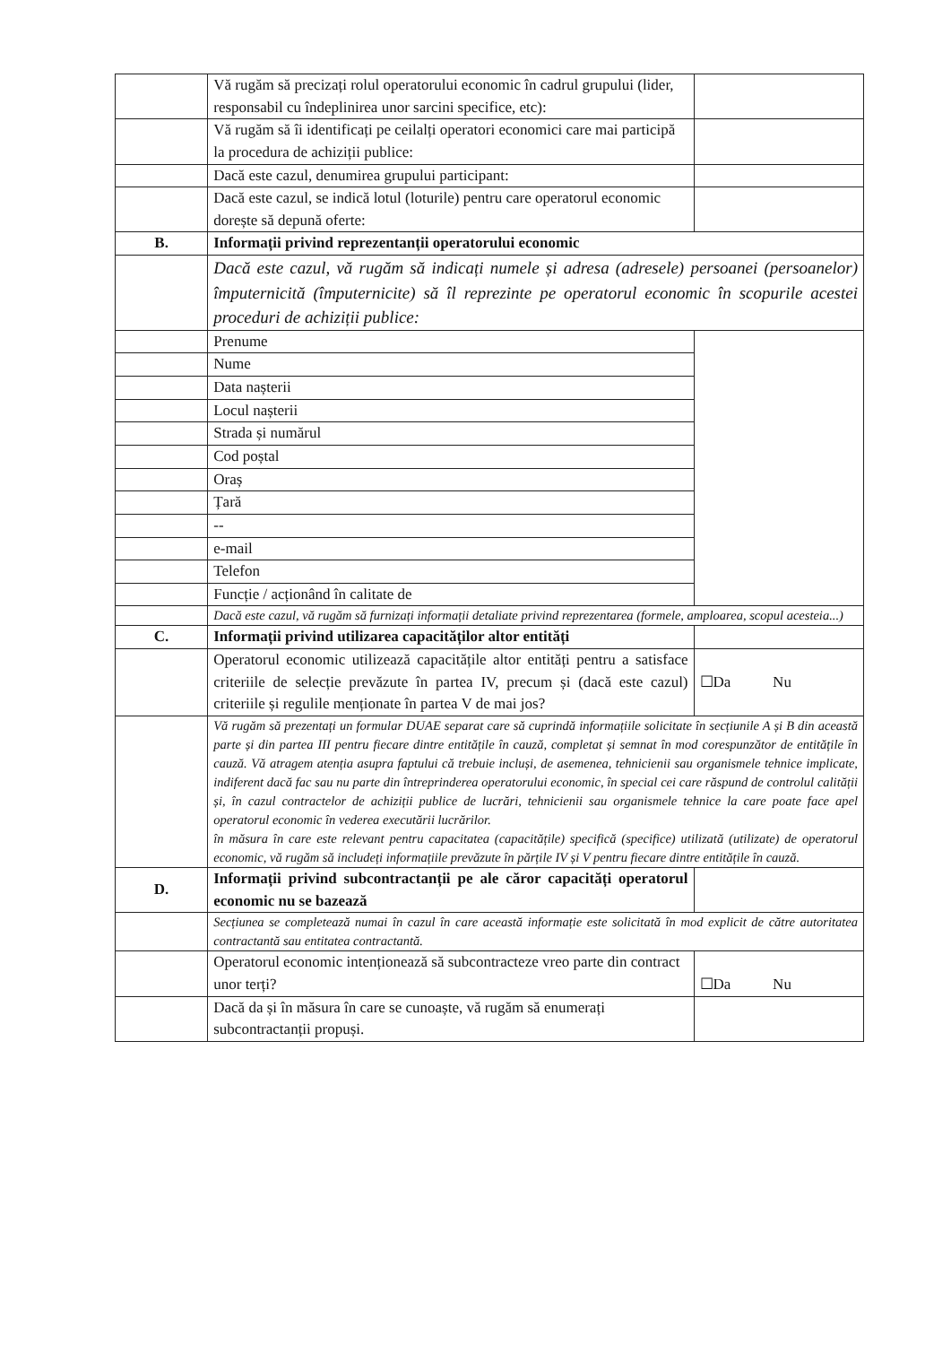| | Vă rugăm să precizați rolul operatorului economic în cadrul grupului (lider, responsabil cu îndeplinirea unor sarcini specifice, etc): | |
| | Vă rugăm să îi identificați pe ceilalți operatori economici care mai participă la procedura de achiziții publice: | |
| | Dacă este cazul, denumirea grupului participant: | |
| | Dacă este cazul, se indică lotul (loturile) pentru care operatorul economic dorește să depună oferte: | |
| B. | Informații privind reprezentanții operatorului economic | |
| | Dacă este cazul, vă rugăm să indicați numele și adresa (adresele) persoanei (persoanelor) împuternicită (împuternicite) să îl reprezinte pe operatorul economic în scopurile acestei proceduri de achiziții publice: | |
| | Prenume | |
| | Nume | |
| | Data nașterii | |
| | Locul nașterii | |
| | Strada și numărul | |
| | Cod poștal | |
| | Oraș | |
| | Țară | |
| | -- | |
| | e-mail | |
| | Telefon | |
| | Funcție / acționând în calitate de | |
| | Dacă este cazul, vă rugăm să furnizați informații detaliate privind reprezentarea (formele, amploarea, scopul acesteia...) | |
| C. | Informații privind utilizarea capacităților altor entități | |
| | Operatorul economic utilizează capacitățile altor entități pentru a satisface criteriile de selecție prevăzute în partea IV, precum și (dacă este cazul) criteriile și regulile menționate în partea V de mai jos? | ☐Da Nu |
| | Vă rugăm să prezentați un formular DUAE separat care să cuprindă informațiile solicitate în secțiunile A și B din această parte și din partea III pentru fiecare dintre entitățile în cauză, completat și semnat în mod corespunzător de entitățile în cauză. Vă atragem atenția asupra faptului că trebuie incluși, de asemenea, tehnicienii sau organismele tehnice implicate, indiferent dacă fac sau nu parte din întreprinderea operatorului economic, în special cei care răspund de controlul calității și, în cazul contractelor de achiziții publice de lucrări, tehnicienii sau organismele tehnice la care poate face apel operatorul economic în vederea executării lucrărilor. în măsura în care este relevant pentru capacitatea (capacitățile) specifică (specifice) utilizată (utilizate) de operatorul economic, vă rugăm să includeți informațiile prevăzute în părțile IV și V pentru fiecare dintre entitățile în cauză. | |
| D. | Informații privind subcontractanții pe ale căror capacități operatorul economic nu se bazează | |
| | Secțiunea se completează numai în cazul în care această informație este solicitată în mod explicit de către autoritatea contractantă sau entitatea contractantă. | |
| | Operatorul economic intenționează să subcontracteze vreo parte din contract unor terți? | ☐Da Nu |
| | Dacă da și în măsura în care se cunoaște, vă rugăm să enumerați subcontractanții propuși. | |